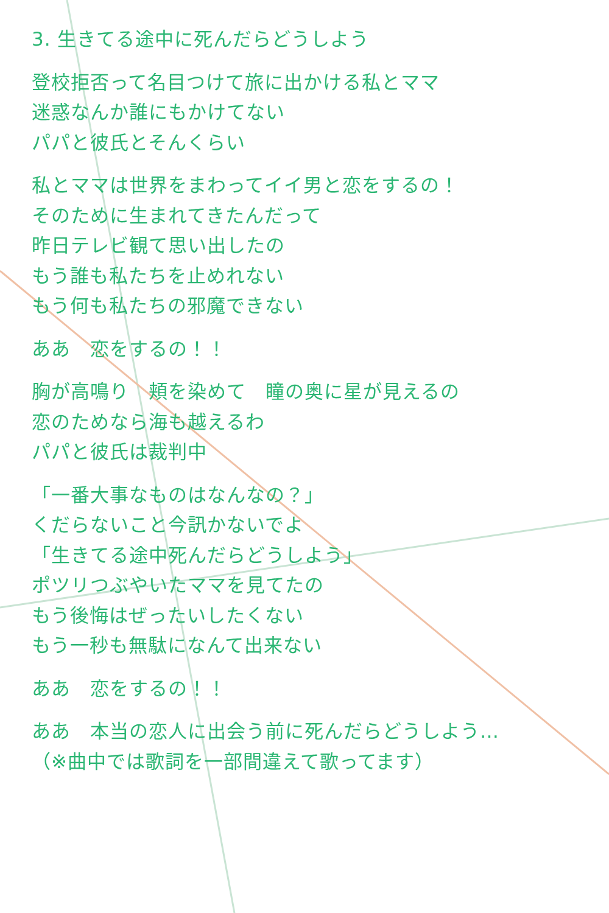3. 生きてる途中に死んだらどうしよう
登校拒否って名目つけて旅に出かける私とママ
迷惑なんか誰にもかけてない
パパと彼氏とそんくらい
私とママは世界をまわってイイ男と恋をするの！
そのために生まれてきたんだって
昨日テレビ観て思い出したの
もう誰も私たちを止めれない
もう何も私たちの邪魔できない
ああ　恋をするの！！
胸が高鳴り　頬を染めて　瞳の奥に星が見えるの
恋のためなら海も越えるわ
パパと彼氏は裁判中
「一番大事なものはなんなの？」
くだらないこと今訊かないでよ
「生きてる途中死んだらどうしよう」
ポツリつぶやいたママを見てたの
もう後悔はぜったいしたくない
もう一秒も無駄になんて出来ない
ああ　恋をするの！！
ああ　本当の恋人に出会う前に死んだらどうしよう…
（※曲中では歌詞を一部間違えて歌ってます）